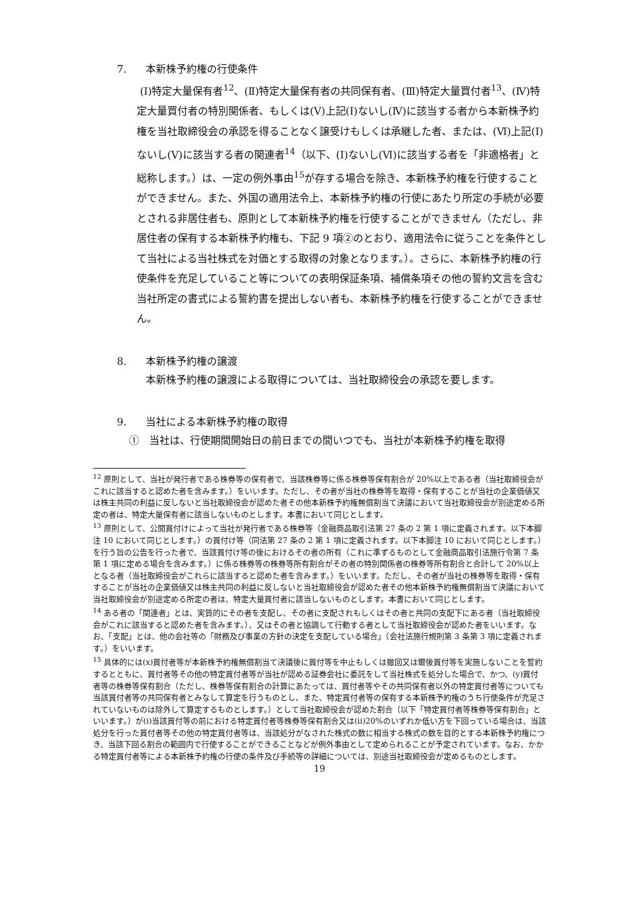7. 本新株予約権の行使条件
(Ⅰ)特定大量保有者<sup>12</sup>、(Ⅱ)特定大量保有者の共同保有者、(Ⅲ)特定大量買付者<sup>13</sup>、(Ⅳ)特定大量買付者の特別関係者、もしくは(Ⅴ)上記(Ⅰ)ないし(Ⅳ)に該当する者から本新株予約権を当社取締役会の承認を得ることなく譲受けもしくは承継した者、または、(Ⅵ)上記(Ⅰ)ないし(Ⅴ)に該当する者の関連者<sup>14</sup>（以下、(Ⅰ)ないし(Ⅵ)に該当する者を「非適格者」と総称します。）は、一定の例外事由<sup>15</sup>が存する場合を除き、本新株予約権を行使することができません。また、外国の適用法令上、本新株予約権の行使にあたり所定の手続が必要とされる非居住者も、原則として本新株予約権を行使することができません（ただし、非居住者の保有する本新株予約権も、下記 9 項②のとおり、適用法令に従うことを条件として当社による当社株式を対価とする取得の対象となります。）。さらに、本新株予約権の行使条件を充足していること等についての表明保証条項、補償条項その他の誓約文言を含む当社所定の書式による誓約書を提出しない者も、本新株予約権を行使することができません。
8. 本新株予約権の譲渡
本新株予約権の譲渡による取得については、当社取締役会の承認を要します。
9. 当社による本新株予約権の取得
①　当社は、行使期間開始日の前日までの間いつでも、当社が本新株予約権を取得
<sup>12</sup> 原則として、当社が発行者である株券等の保有者で、当該株券等に係る株券等保有割合が 20%以上である者（当社取締役会がこれに該当すると認めた者を含みます。）をいいます。ただし、その者が当社の株券等を取得・保有することが当社の企業価値又は株主共同の利益に反しないと当社取締役会が認めた者その他本新株予約権無償割当て決議において当社取締役会が別途定める所定の者は、特定大量保有者に該当しないものとします。本書において同じとします。
<sup>13</sup> 原則として、公開買付けによって当社が発行者である株券等（金融商品取引法第 27 条の 2 第 1 項に定義されます。以下本脚注 10 において同じとします。）の買付け等（同法第 27 条の 2 第 1 項に定義されます。以下本脚注 10 において同じとします。）を行う旨の公告を行った者で、当該買付け等の後におけるその者の所有（これに準ずるものとして金融商品取引法施行令第 7 条第 1 項に定める場合を含みます。）に係る株券等の株券等所有割合がその者の特別関係者の株券等所有割合と合計して 20%以上となる者（当社取締役会がこれらに該当すると認めた者を含みます。）をいいます。ただし、その者が当社の株券等を取得・保有することが当社の企業価値又は株主共同の利益に反しないと当社取締役会が認めた者その他本新株予約権無償割当て決議において当社取締役会が別途定める所定の者は、特定大量買付者に該当しないものとします。本書において同じとします。
<sup>14</sup> ある者の「関連者」とは、実質的にその者を支配し、その者に支配されもしくはその者と共同の支配下にある者（当社取締役会がこれに該当すると認めた者を含みます。）、又はその者と協調して行動する者として当社取締役会が認めた者をいいます。なお、「支配」とは、他の会社等の「財務及び事業の方針の決定を支配している場合」（会社法施行規則第 3 条第 3 項に定義されます。）をいいます。
<sup>15</sup> 具体的には(x)買付者等が本新株予約権無償割当て決議後に買付等を中止もしくは撤回又は爾後買付等を実施しないことを誓約するとともに、買付者等その他の特定買付者等が当社が認める証券会社に委託をして当社株式を処分した場合で、かつ、(y)買付者等の株券等保有割合（ただし、株券等保有割合の計算にあたっては、買付者等やその共同保有者以外の特定買付者等についても当該買付者等の共同保有者とみなして算定を行うものとし、また、特定買付者等の保有する本新株予約権のうち行使条件が充足されていないものは除外して算定するものとします。）として当社取締役会が認めた割合（以下「特定買付者等株券等保有割合」といいます。）が(i)当該買付等の前における特定買付者等株券等保有割合又は(ii)20%のいずれか低い方を下回っている場合は、当該処分を行った買付者等その他の特定買付者等は、当該処分がなされた株式の数に相当する株式の数を目的とする本新株予約権につき、当該下回る割合の範囲内で行使することができることなどが例外事由として定められることが予定されています。なお、かかる特定買付者等による本新株予約権の行使の条件及び手続等の詳細については、別途当社取締役会が定めるものとします。
19